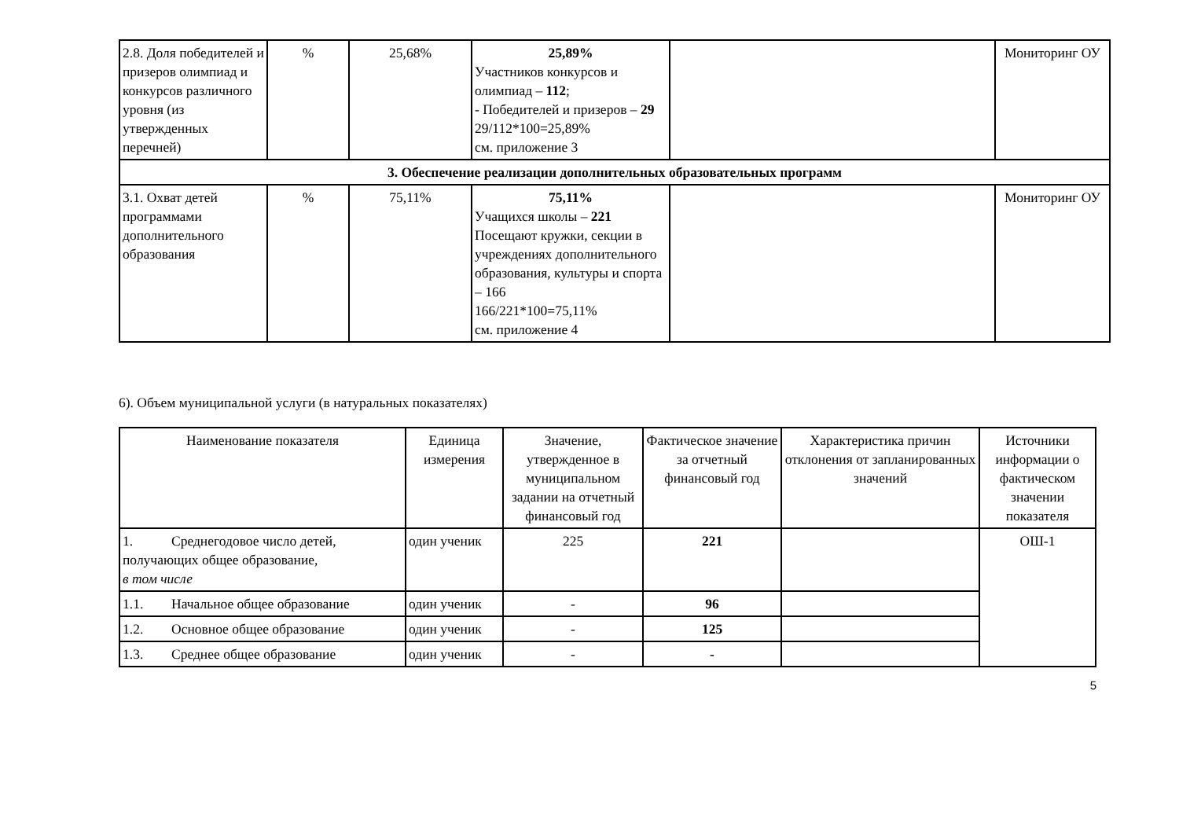| 2.8. Доля победителей и призеров олимпиад и конкурсов различного уровня (из утвержденных перечней) | % | 25,68% | 25,89% Участников конкурсов и олимпиад – 112 ; - Победителей и призеров – 29 29/112*100=25,89% см. приложение 3 | | Мониторинг ОУ |
| 3. Обеспечение реализации дополнительных образовательных программ | | | | | |
| 3.1. Охват детей программами дополнительного образования | % | 75,11% | 75,11% Учащихся школы – 221 Посещают кружки, секции в учреждениях дополнительного образования, культуры и спорта – 166 166/221*100=75,11% см. приложение 4 | | Мониторинг ОУ |
6). Объем муниципальной услуги (в натуральных показателях)
| Наименование показателя | Единица измерения | Значение, утвержденное в муниципальном задании на отчетный финансовый год | Фактическое значение за отчетный финансовый год | Характеристика причин отклонения от запланированных значений | Источники информации о фактическом значении показателя |
| --- | --- | --- | --- | --- | --- |
| 1. Среднегодовое число детей, получающих общее образование, в том числе | один ученик | 225 | 221 | | ОШ-1 |
| 1.1. Начальное общее образование | один ученик | - | 96 | | |
| 1.2. Основное общее образование | один ученик | - | 125 | | |
| 1.3. Среднее общее образование | один ученик | - | - | | |
5